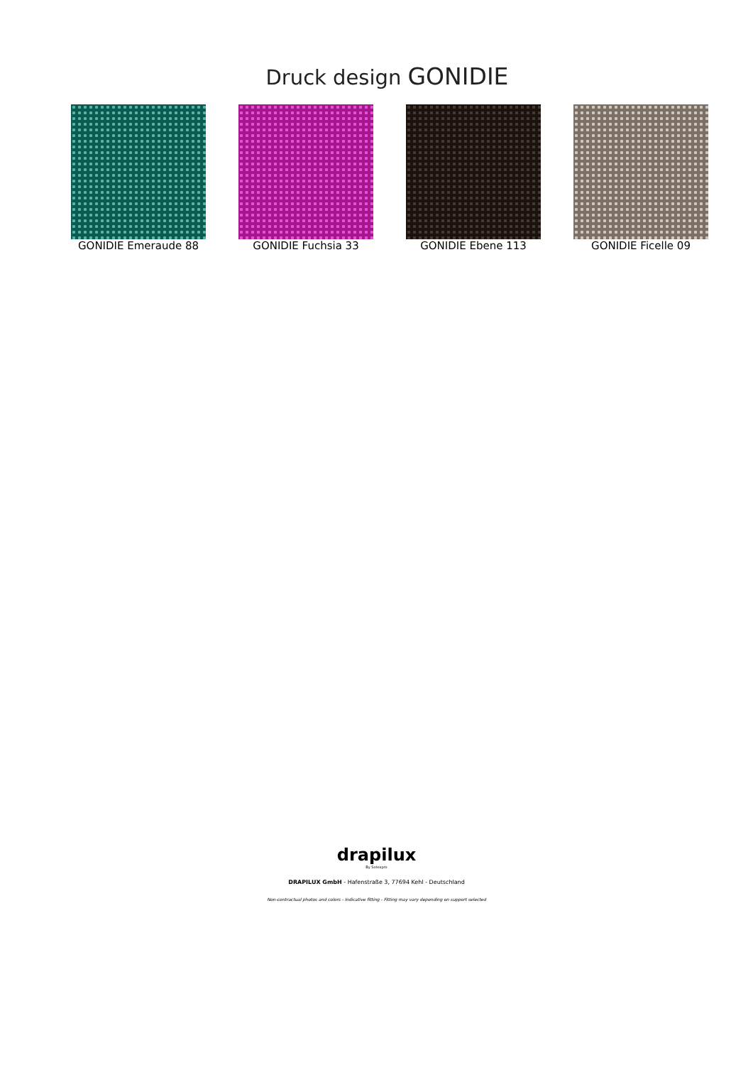Druck design GONIDIE
GONIDIE Emeraude 88 GONIDIE Fuchsia 33 GONIDIE Ebene 113 GONIDIE Ficelle 09
drapilux
By Sotexpro
DRAPILUX GmbH - Hafenstraße 3, 77694 Kehl - Deutschland
Non-contractual photos and colors - Indicative fitting - Fitting may vary depending on support selected